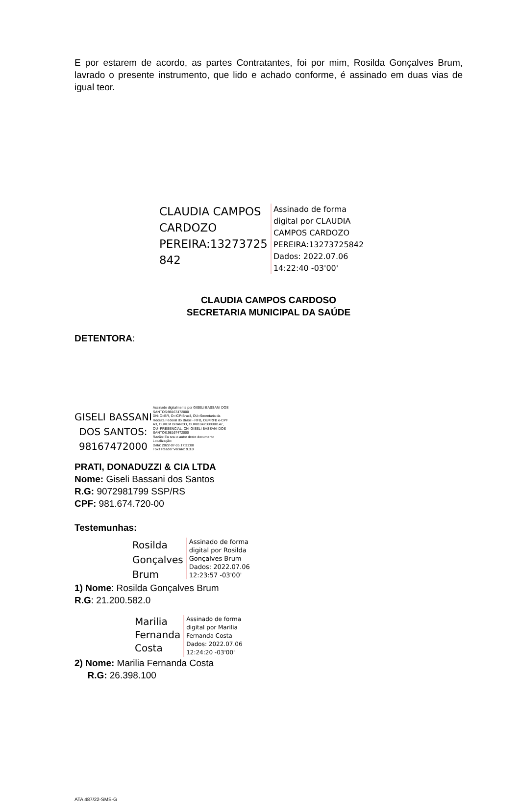E por estarem de acordo, as partes Contratantes, foi por mim, Rosilda Gonçalves Brum, lavrado o presente instrumento, que lido e achado conforme, é assinado em duas vias de igual teor.
CLAUDIA CAMPOS
CARDOZO
PEREIRA:13273725
842
Assinado de forma
digital por CLAUDIA
CAMPOS CARDOZO
PEREIRA:13273725842
Dados: 2022.07.06
14:22:40 -03'00'
CLAUDIA CAMPOS CARDOSO
SECRETARIA MUNICIPAL DA SAÚDE
DETENTORA:
GISELI BASSANI
DOS SANTOS:
98167472000
Assinado digitalmente por GISELI BASSANI DOS
SANTOS:98167472000
DN: C=BR, O=ICP-Brasil, OU=Secretaria da
Receita Federal do Brasil - RFB, OU=RFB e-CPF
A3, OU=EM BRANCO, OU=81047508000147,
OU=PRESENCIAL, CN=GISELI BASSANI DOS
SANTOS:98167472000
Razão: Eu sou o autor deste documento
Localização:
Data: 2022-07-05 17:31:08
Foxit Reader Versão: 9.3.0
PRATI, DONADUZZI & CIA LTDA
Nome: Giseli Bassani dos Santos
R.G: 9072981799 SSP/RS
CPF: 981.674.720-00
Testemunhas:
Rosilda
Gonçalves
Brum
Assinado de forma
digital por Rosilda
Gonçalves Brum
Dados: 2022.07.06
12:23:57 -03'00'
1) Nome: Rosilda Gonçalves Brum
R.G: 21.200.582.0
Marilia
Fernanda
Costa
Assinado de forma
digital por Marilia
Fernanda Costa
Dados: 2022.07.06
12:24:20 -03'00'
2) Nome: Marilia Fernanda Costa
R.G: 26.398.100
ATA 487/22-SMS-G